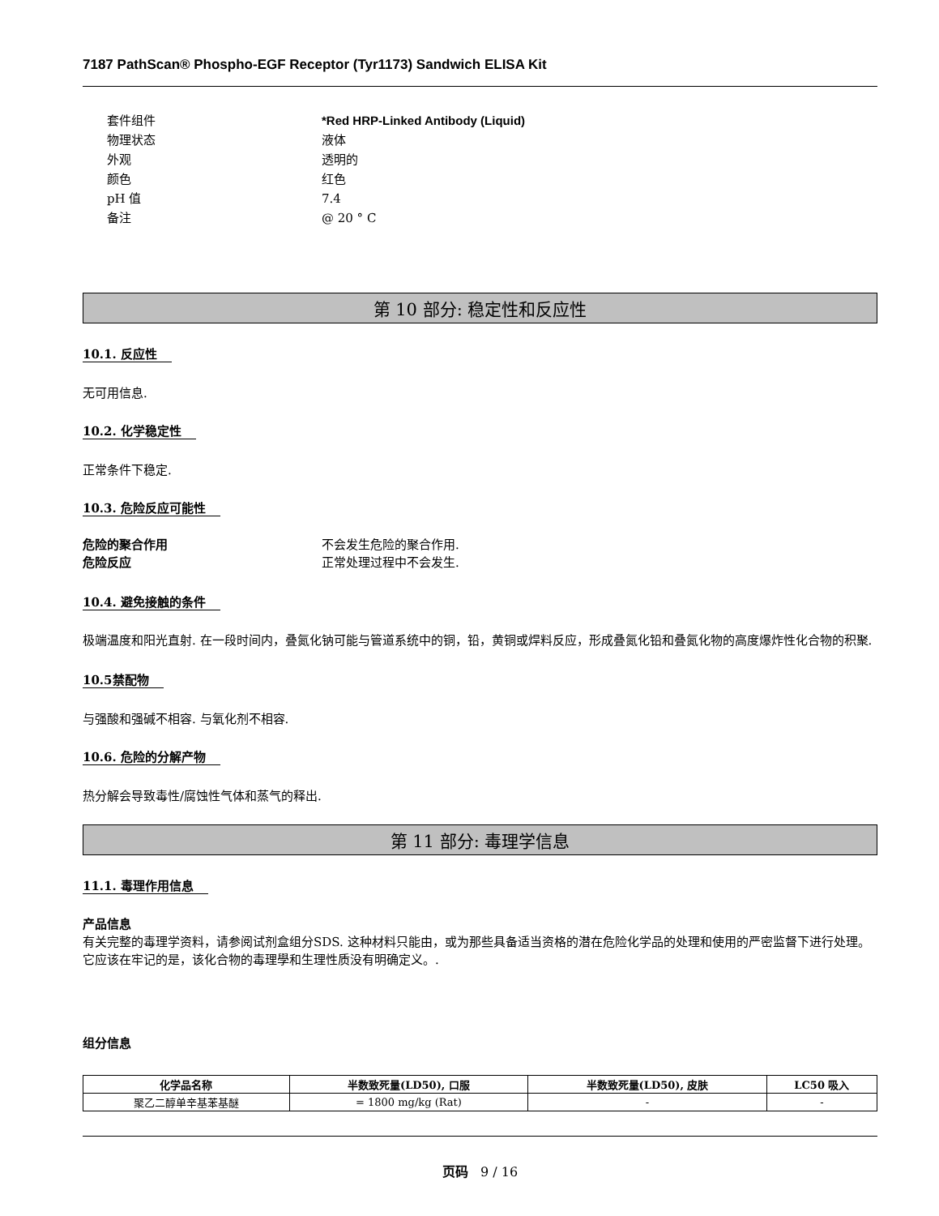7187 PathScan® Phospho-EGF Receptor (Tyr1173) Sandwich ELISA Kit
套件组件
*Red HRP-Linked Antibody (Liquid)
物理状态
液体
外观
透明的
颜色
红色
pH 值
7.4
备注
@ 20 ° C
第 10 部分: 稳定性和反应性
10.1. 反应性
无可用信息.
10.2. 化学稳定性
正常条件下稳定.
10.3. 危险反应可能性
危险的聚合作用
不会发生危险的聚合作用.
危险反应
正常处理过程中不会发生.
10.4. 避免接触的条件
极端温度和阳光直射. 在一段时间内，叠氮化钠可能与管道系统中的铜，铅，黄铜或焊料反应，形成叠氮化铅和叠氮化物的高度爆炸性化合物的积聚.
10.5禁配物
与强酸和强碱不相容. 与氧化剂不相容.
10.6. 危险的分解产物
热分解会导致毒性/腐蚀性气体和蒸气的释出.
第 11 部分: 毒理学信息
11.1. 毒理作用信息
产品信息
有关完整的毒理学资料，请参阅试剂盒组分SDS. 这种材料只能由，或为那些具备适当资格的潜在危险化学品的处理和使用的严密监督下进行处理。它应该在牢记的是，该化合物的毒理學和生理性质没有明确定义。.
组分信息
| 化学品名称 | 半数致死量(LD50), 口服 | 半数致死量(LD50), 皮肤 | LC50 吸入 |
| --- | --- | --- | --- |
| 聚乙二醇单辛基苯基醚 | = 1800 mg/kg (Rat) | - | - |
页码 9 / 16